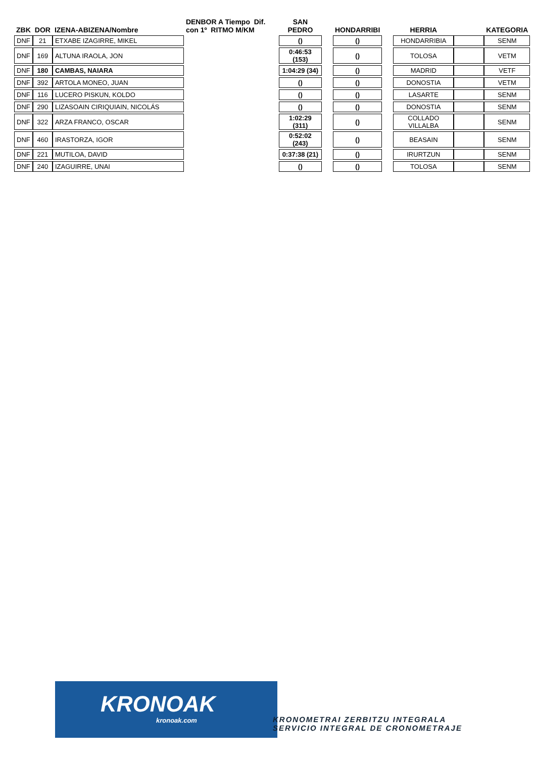| ZBK | DOR | IZENA-ABIZENA/Nombre | DENBOR A Tiempo Dif. con 1º RITMO M/KM | SAN PEDRO | | HONDARRIBI | | HERRIA | | KATEGORIA |
| --- | --- | --- | --- | --- | --- | --- | --- | --- | --- | --- |
| DNF | 21 | ETXABE IZAGIRRE, MIKEL | | () | | () | | HONDARRIBIA | | SENM |
| DNF | 169 | ALTUNA IRAOLA, JON | | 0:46:53 (153) | | () | | TOLOSA | | VETM |
| DNF | 180 | CAMBAS, NAIARA | | 1:04:29 (34) | | () | | MADRID | | VETF |
| DNF | 392 | ARTOLA MONEO, JUAN | | () | | () | | DONOSTIA | | VETM |
| DNF | 116 | LUCERO PISKUN, KOLDO | | () | | () | | LASARTE | | SENM |
| DNF | 290 | LIZASOAIN CIRIQUIAIN, NICOLÁS | | () | | () | | DONOSTIA | | SENM |
| DNF | 322 | ARZA FRANCO, OSCAR | | 1:02:29 (311) | | () | | COLLADO VILLALBA | | SENM |
| DNF | 460 | IRASTORZA, IGOR | | 0:52:02 (243) | | () | | BEASAIN | | SENM |
| DNF | 221 | MUTILOA, DAVID | | 0:37:38 (21) | | () | | IRURTZUN | | SENM |
| DNF | 240 | IZAGUIRRE, UNAI | | () | | () | | TOLOSA | | SENM |
KRONOAK
kronoak.com
KRONOMETRAI ZERBITZU INTEGRALA
SERVICIO INTEGRAL DE CRONOMETRAJE